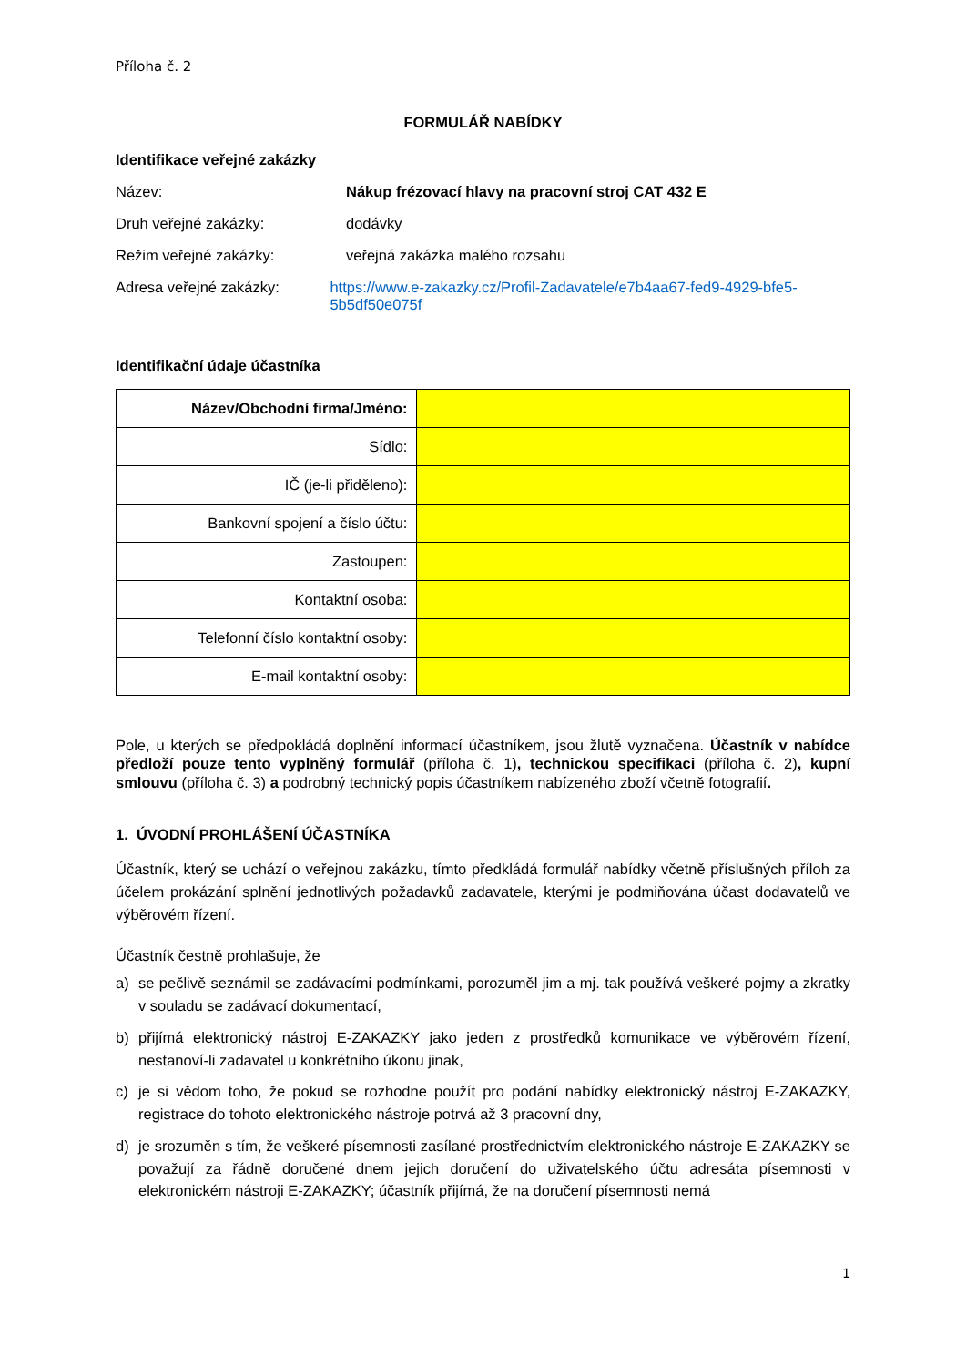Příloha č. 2
FORMULÁŘ NABÍDKY
Identifikace veřejné zakázky
Název: Nákup frézovací hlavy na pracovní stroj CAT 432 E
Druh veřejné zakázky: dodávky
Režim veřejné zakázky: veřejná zakázka malého rozsahu
Adresa veřejné zakázky: https://www.e-zakazky.cz/Profil-Zadavatele/e7b4aa67-fed9-4929-bfe5-5b5df50e075f
Identifikační údaje účastníka
| Název/Obchodní firma/Jméno: | |
| Sídlo: | |
| IČ (je-li přiděleno): | |
| Bankovní spojení a číslo účtu: | |
| Zastoupen: | |
| Kontaktní osoba: | |
| Telefonní číslo kontaktní osoby: | |
| E-mail kontaktní osoby: | |
Pole, u kterých se předpokládá doplnění informací účastníkem, jsou žlutě vyznačena. Účastník v nabídce předloží pouze tento vyplněný formulář (příloha č. 1), technickou specifikaci (příloha č. 2), kupní smlouvu (příloha č. 3) a podrobný technický popis účastníkem nabízeného zboží včetně fotografií.
1. ÚVODNÍ PROHLÁŠENÍ ÚČASTNÍKA
Účastník, který se uchází o veřejnou zakázku, tímto předkládá formulář nabídky včetně příslušných příloh za účelem prokázání splnění jednotlivých požadavků zadavatele, kterými je podmiňována účast dodavatelů ve výběrovém řízení.
Účastník čestně prohlašuje, že
a) se pečlivě seznámil se zadávacími podmínkami, porozuměl jim a mj. tak používá veškeré pojmy a zkratky v souladu se zadávací dokumentací,
b) přijímá elektronický nástroj E-ZAKAZKY jako jeden z prostředků komunikace ve výběrovém řízení, nestanoví-li zadavatel u konkrétního úkonu jinak,
c) je si vědom toho, že pokud se rozhodne použít pro podání nabídky elektronický nástroj E-ZAKAZKY, registrace do tohoto elektronického nástroje potrvá až 3 pracovní dny,
d) je srozuměn s tím, že veškeré písemnosti zasílané prostřednictvím elektronického nástroje E-ZAKAZKY se považují za řádně doručené dnem jejich doručení do uživatelského účtu adresáta písemnosti v elektronickém nástroji E-ZAKAZKY; účastník přijímá, že na doručení písemnosti nemá
1